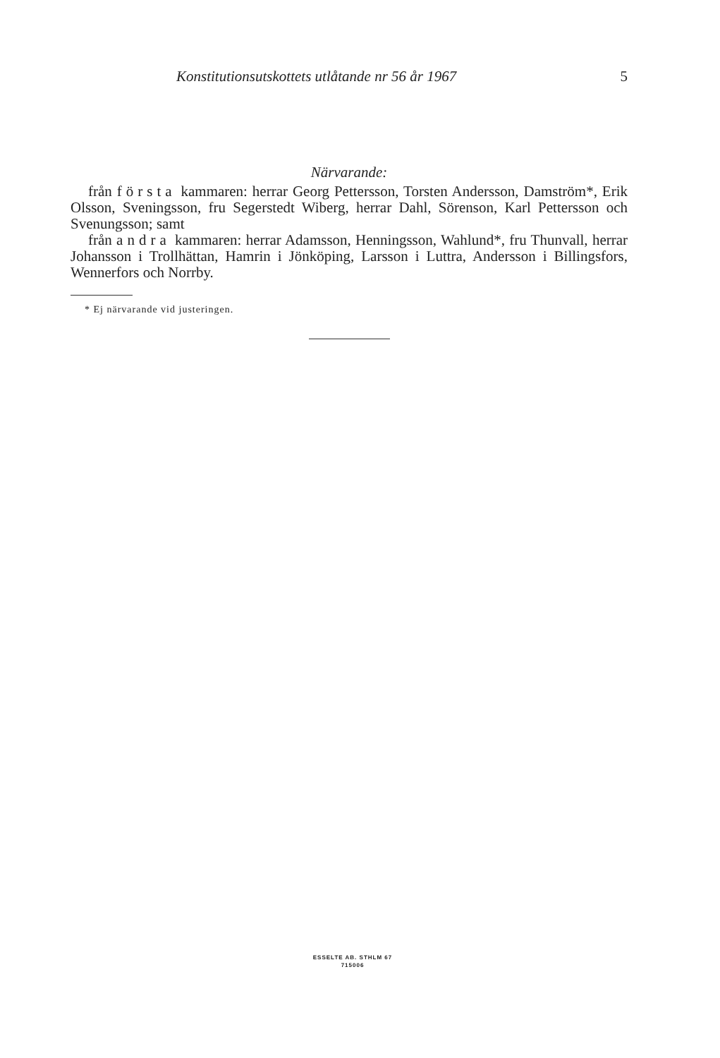Konstitutionsutskottets utlåtande nr 56 år 1967 5
Närvarande:
från första kammaren: herrar Georg Pettersson, Torsten Andersson, Damström*, Erik Olsson, Sveningsson, fru Segerstedt Wiberg, herrar Dahl, Sörenson, Karl Pettersson och Svenungsson; samt
från andra kammaren: herrar Adamsson, Henningsson, Wahlund*, fru Thunvall, herrar Johansson i Trollhättan, Hamrin i Jönköping, Larsson i Luttra, Andersson i Billingsfors, Wennerfors och Norrby.
* Ej närvarande vid justeringen.
ESSELTE AB. STHLM 67
715006